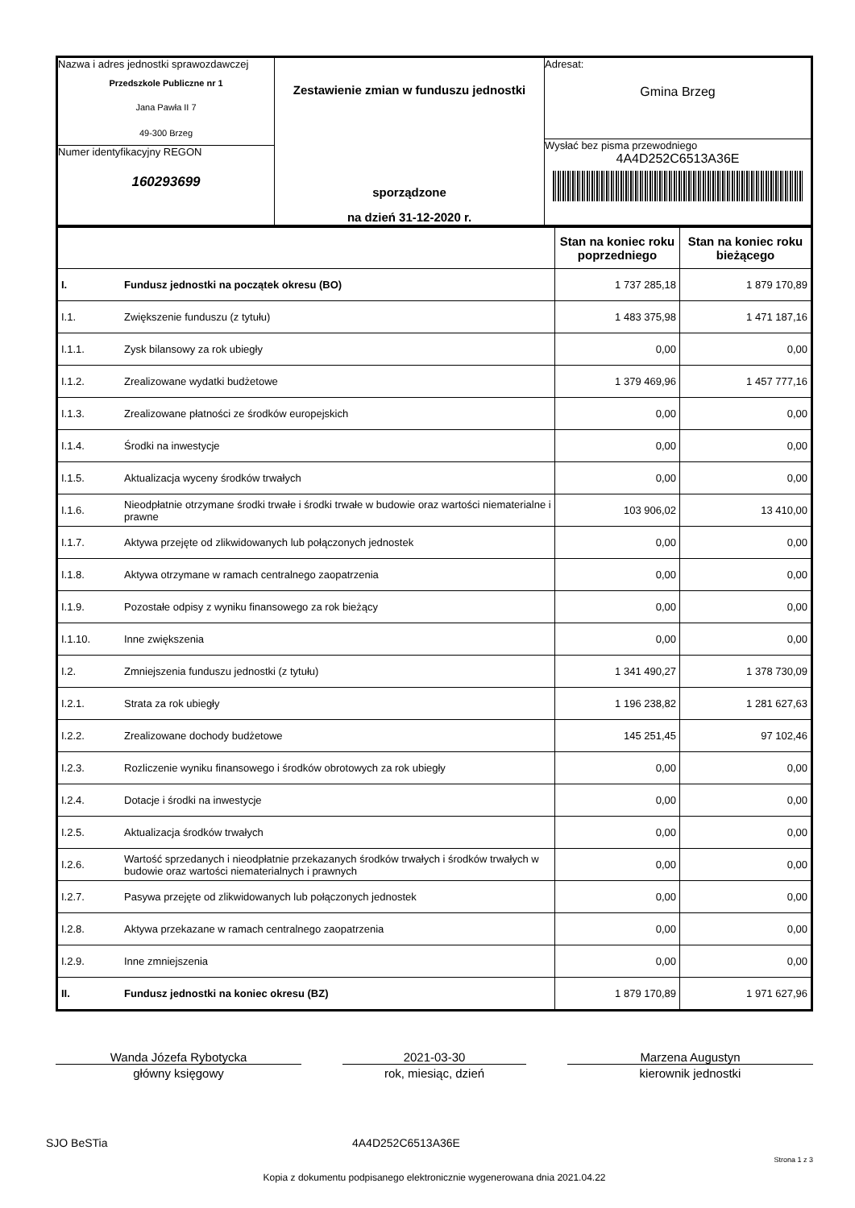| Nazwa i adres jednostki sprawozdawczej Przedszkole Publiczne nr 1 Jana Pawła II 7 49-300 Brzeg Numer identyfikacyjny REGON 160293699 | Zestawienie zmian w funduszu jednostki sporządzone na dzień 31-12-2020 r. | Adresat: Gmina Brzeg Wysłać bez pisma przewodniego 4A4D252C6513A36E |
| | | Stan na koniec roku poprzedniego | Stan na koniec roku bieżącego |
| I. | Fundusz jednostki na początek okresu (BO) | 1 737 285,18 | 1 879 170,89 |
| I.1. | Zwiększenie funduszu (z tytułu) | 1 483 375,98 | 1 471 187,16 |
| I.1.1. | Zysk bilansowy za rok ubiegły | 0,00 | 0,00 |
| I.1.2. | Zrealizowane wydatki budżetowe | 1 379 469,96 | 1 457 777,16 |
| I.1.3. | Zrealizowane płatności ze środków europejskich | 0,00 | 0,00 |
| I.1.4. | Środki na inwestycje | 0,00 | 0,00 |
| I.1.5. | Aktualizacja wyceny środków trwałych | 0,00 | 0,00 |
| I.1.6. | Nieodpłatnie otrzymane środki trwałe i środki trwałe w budowie oraz wartości niematerialne i prawne | 103 906,02 | 13 410,00 |
| I.1.7. | Aktywa przejęte od zlikwidowanych lub połączonych jednostek | 0,00 | 0,00 |
| I.1.8. | Aktywa otrzymane w ramach centralnego zaopatrzenia | 0,00 | 0,00 |
| I.1.9. | Pozostałe odpisy z wyniku finansowego za rok bieżący | 0,00 | 0,00 |
| I.1.10. | Inne zwiększenia | 0,00 | 0,00 |
| I.2. | Zmniejszenia funduszu jednostki (z tytułu) | 1 341 490,27 | 1 378 730,09 |
| I.2.1. | Strata za rok ubiegły | 1 196 238,82 | 1 281 627,63 |
| I.2.2. | Zrealizowane dochody budżetowe | 145 251,45 | 97 102,46 |
| I.2.3. | Rozliczenie wyniku finansowego i środków obrotowych za rok ubiegły | 0,00 | 0,00 |
| I.2.4. | Dotacje i środki na inwestycje | 0,00 | 0,00 |
| I.2.5. | Aktualizacja środków trwałych | 0,00 | 0,00 |
| I.2.6. | Wartość sprzedanych i nieodpłatnie przekazanych środków trwałych i środków trwałych w budowie oraz wartości niematerialnych i prawnych | 0,00 | 0,00 |
| I.2.7. | Pasywa przejęte od zlikwidowanych lub połączonych jednostek | 0,00 | 0,00 |
| I.2.8. | Aktywa przekazane w ramach centralnego zaopatrzenia | 0,00 | 0,00 |
| I.2.9. | Inne zmniejszenia | 0,00 | 0,00 |
| II. | Fundusz jednostki na koniec okresu (BZ) | 1 879 170,89 | 1 971 627,96 |
Wanda Józefa Rybotycka
główny księgowy
2021-03-30
rok, miesiąc, dzień
Marzena Augustyn
kierownik jednostki
SJO BeSTia 4A4D252C6513A36E
Strona 1 z 3
Kopia z dokumentu podpisanego elektronicznie wygenerowana dnia 2021.04.22